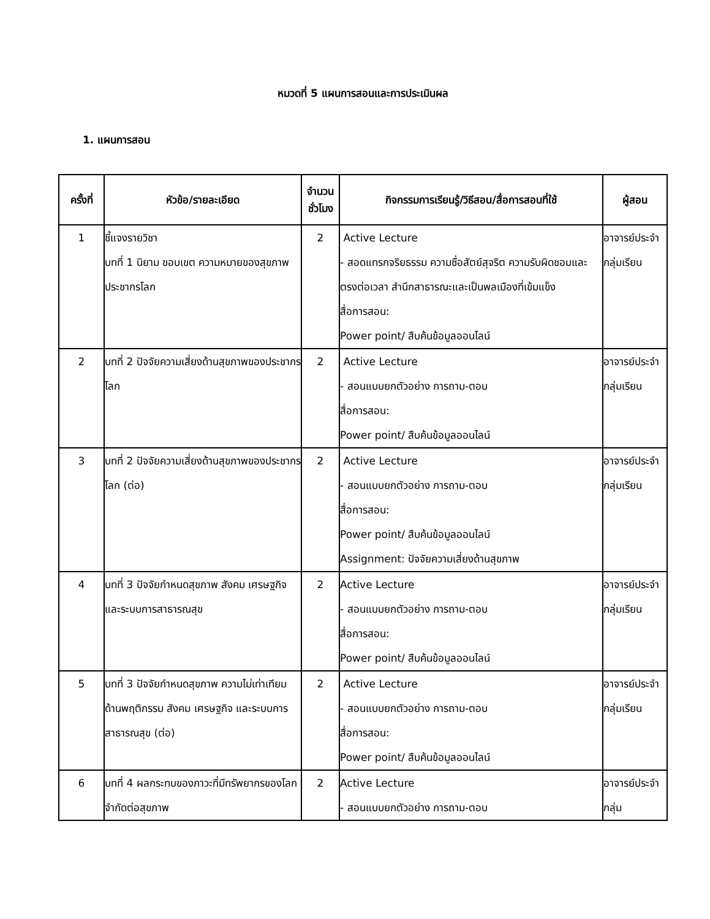หมวดที่ 5 แผนการสอนและการประเมินผล
1. แผนการสอน
| ครั้งที่ | หัวข้อ/รายละเอียด | จำนวน ชั่วโมง | กิจกรรมการเรียนรู้/วิธีสอน/สื่อการสอนที่ใช้ | ผู้สอน |
| --- | --- | --- | --- | --- |
| 1 | ชี้แจงรายวิชา บทที่ 1 นิยาม ขอบเขต ความหมายของสุขภาพประชากรโลก | 2 | Active Lecture - สอดแทรกจริยธรรม ความซื่อสัตย์สุจริต ความรับผิดชอบและตรงต่อเวลา สำนึกสาธารณะและเป็นพลเมืองที่เข้มแข็ง สื่อการสอน: Power point/ สืบค้นข้อมูลออนไลน์ | อาจารย์ประจำกลุ่มเรียน |
| 2 | บทที่ 2 ปัจจัยความเสี่ยงด้านสุขภาพของประชากรโลก | 2 | Active Lecture - สอนแบบยกตัวอย่าง การถาม-ตอบ สื่อการสอน: Power point/ สืบค้นข้อมูลออนไลน์ | อาจารย์ประจำกลุ่มเรียน |
| 3 | บทที่ 2 ปัจจัยความเสี่ยงด้านสุขภาพของประชากรโลก (ต่อ) | 2 | Active Lecture - สอนแบบยกตัวอย่าง การถาม-ตอบ สื่อการสอน: Power point/ สืบค้นข้อมูลออนไลน์ Assignment: ปัจจัยความเสี่ยงด้านสุขภาพ | อาจารย์ประจำกลุ่มเรียน |
| 4 | บทที่ 3 ปัจจัยกำหนดสุขภาพ สังคม เศรษฐกิจ และระบบการสาธารณสุข | 2 | Active Lecture - สอนแบบยกตัวอย่าง การถาม-ตอบ สื่อการสอน: Power point/ สืบค้นข้อมูลออนไลน์ | อาจารย์ประจำกลุ่มเรียน |
| 5 | บทที่ 3 ปัจจัยกำหนดสุขภาพ ความไม่เท่าเทียมด้านพฤติกรรม สังคม เศรษฐกิจ และระบบการสาธารณสุข (ต่อ) | 2 | Active Lecture - สอนแบบยกตัวอย่าง การถาม-ตอบ สื่อการสอน: Power point/ สืบค้นข้อมูลออนไลน์ | อาจารย์ประจำกลุ่มเรียน |
| 6 | บทที่ 4 ผลกระทบของภาวะที่มีทรัพยากรของโลกจำกัดต่อสุขภาพ | 2 | Active Lecture - สอนแบบยกตัวอย่าง การถาม-ตอบ | อาจารย์ประจำกลุ่ม |